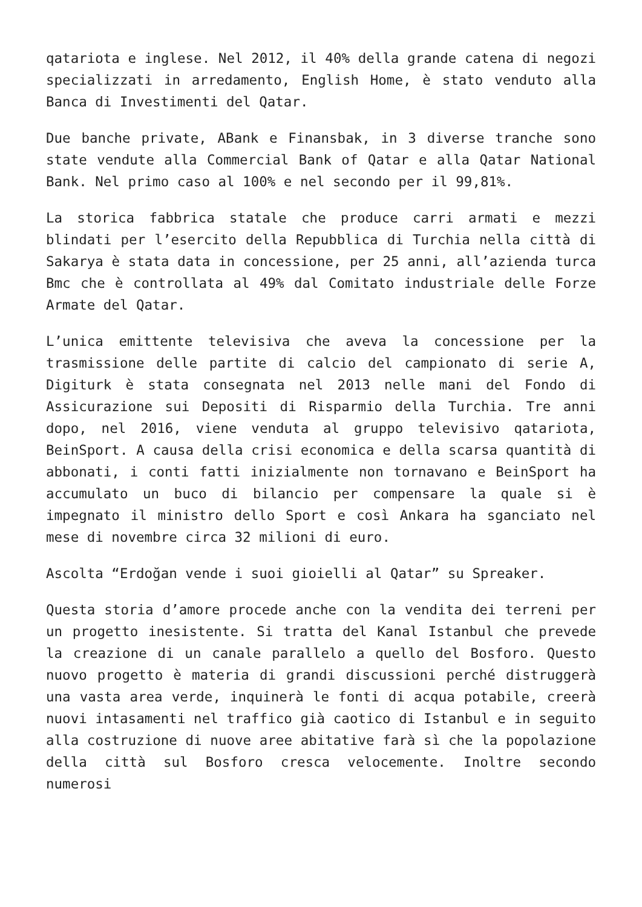qatariota e inglese. Nel 2012, il 40% della grande catena di negozi specializzati in arredamento, English Home, è stato venduto alla Banca di Investimenti del Qatar.
Due banche private, ABank e Finansbak, in 3 diverse tranche sono state vendute alla Commercial Bank of Qatar e alla Qatar National Bank. Nel primo caso al 100% e nel secondo per il 99,81%.
La storica fabbrica statale che produce carri armati e mezzi blindati per l’esercito della Repubblica di Turchia nella città di Sakarya è stata data in concessione, per 25 anni, all’azienda turca Bmc che è controllata al 49% dal Comitato industriale delle Forze Armate del Qatar.
L’unica emittente televisiva che aveva la concessione per la trasmissione delle partite di calcio del campionato di serie A, Digiturk è stata consegnata nel 2013 nelle mani del Fondo di Assicurazione sui Depositi di Risparmio della Turchia. Tre anni dopo, nel 2016, viene venduta al gruppo televisivo qatariota, BeinSport. A causa della crisi economica e della scarsa quantità di abbonati, i conti fatti inizialmente non tornavano e BeinSport ha accumulato un buco di bilancio per compensare la quale si è impegnato il ministro dello Sport e così Ankara ha sganciato nel mese di novembre circa 32 milioni di euro.
Ascolta “Erdoğan vende i suoi gioielli al Qatar” su Spreaker.
Questa storia d’amore procede anche con la vendita dei terreni per un progetto inesistente. Si tratta del Kanal Istanbul che prevede la creazione di un canale parallelo a quello del Bosforo. Questo nuovo progetto è materia di grandi discussioni perché distruggerà una vasta area verde, inquinerà le fonti di acqua potabile, creerà nuovi intasamenti nel traffico già caotico di Istanbul e in seguito alla costruzione di nuove aree abitative farà sì che la popolazione della città sul Bosforo cresca velocemente. Inoltre secondo numerosi